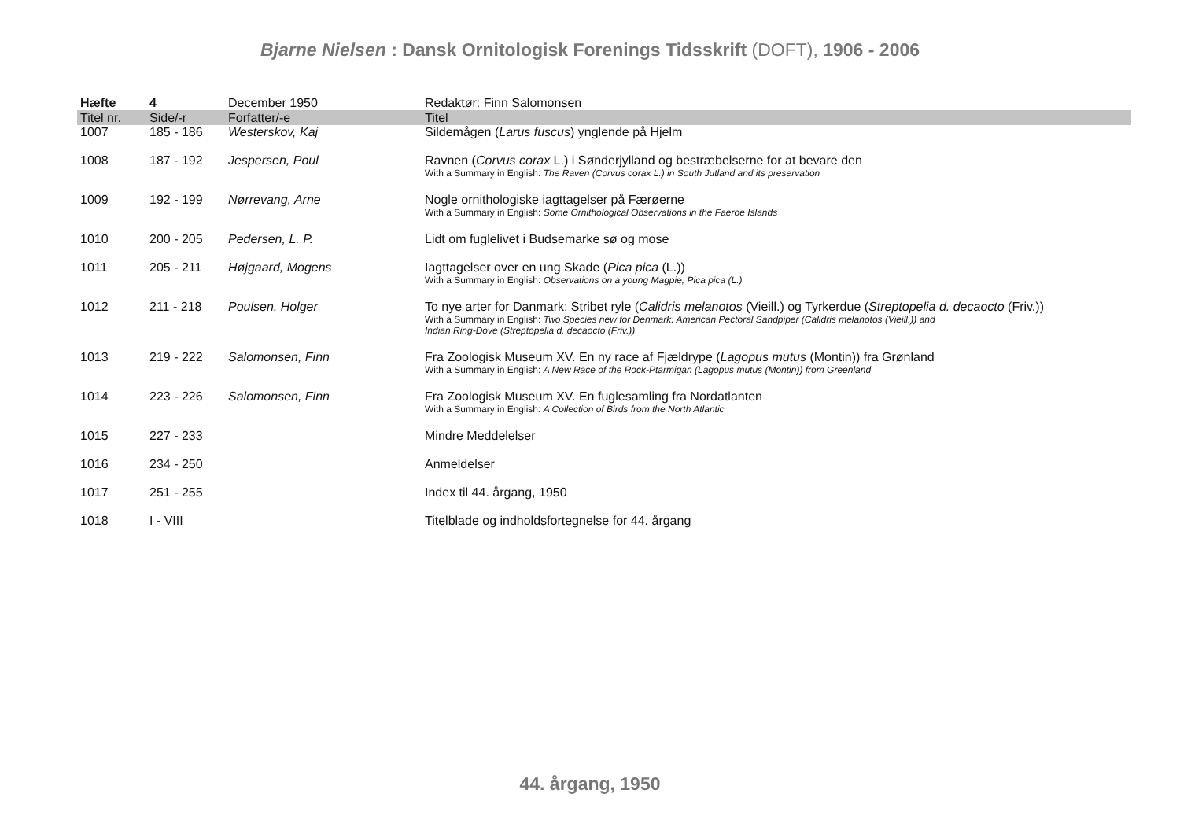Bjarne Nielsen : Dansk Ornitologisk Forenings Tidsskrift (DOFT), 1906 - 2006
| Hæfte | 4 | December 1950 | Redaktør: Finn Salomonsen |
| --- | --- | --- | --- |
| Titel nr. | Side/-r | Forfatter/-e | Titel |
| 1007 | 185 - 186 | Westerskov, Kaj | Sildemågen ( Larus fuscus ) ynglende på Hjelm |
| 1008 | 187 - 192 | Jespersen, Poul | Ravnen ( Corvus corax L.) i Sønderjylland og bestræbelserne for at bevare den With a Summary in English: The Raven (Corvus corax L.) in South Jutland and its preservation |
| 1009 | 192 - 199 | Nørrevang, Arne | Nogle ornithologiske iagttagelser på Færøerne With a Summary in English: Some Ornithological Observations in the Faeroe Islands |
| 1010 | 200 - 205 | Pedersen, L. P. | Lidt om fuglelivet i Budsemarke sø og mose |
| 1011 | 205 - 211 | Højgaard, Mogens | Iagttagelser over en ung Skade ( Pica pica (L.)) With a Summary in English: Observations on a young Magpie, Pica pica (L.) |
| 1012 | 211 - 218 | Poulsen, Holger | To nye arter for Danmark: Stribet ryle ( Calidris melanotos (Vieill.) og Tyrkerdue ( Streptopelia d. decaocto (Friv.)) With a Summary in English: Two Species new for Denmark: American Pectoral Sandpiper (Calidris melanotos (Vieill.)) and Indian Ring-Dove (Streptopelia d. decaocto (Friv.)) |
| 1013 | 219 - 222 | Salomonsen, Finn | Fra Zoologisk Museum XV. En ny race af Fjældrype ( Lagopus mutus (Montin)) fra Grønland With a Summary in English: A New Race of the Rock-Ptarmigan (Lagopus mutus (Montin)) from Greenland |
| 1014 | 223 - 226 | Salomonsen, Finn | Fra Zoologisk Museum XV. En fuglesamling fra Nordatlanten With a Summary in English: A Collection of Birds from the North Atlantic |
| 1015 | 227 - 233 | | Mindre Meddelelser |
| 1016 | 234 - 250 | | Anmeldelser |
| 1017 | 251 - 255 | | Index til 44. årgang, 1950 |
| 1018 | I - VIII | | Titelblade og indholdsfortegnelse for 44. årgang |
44. årgang, 1950